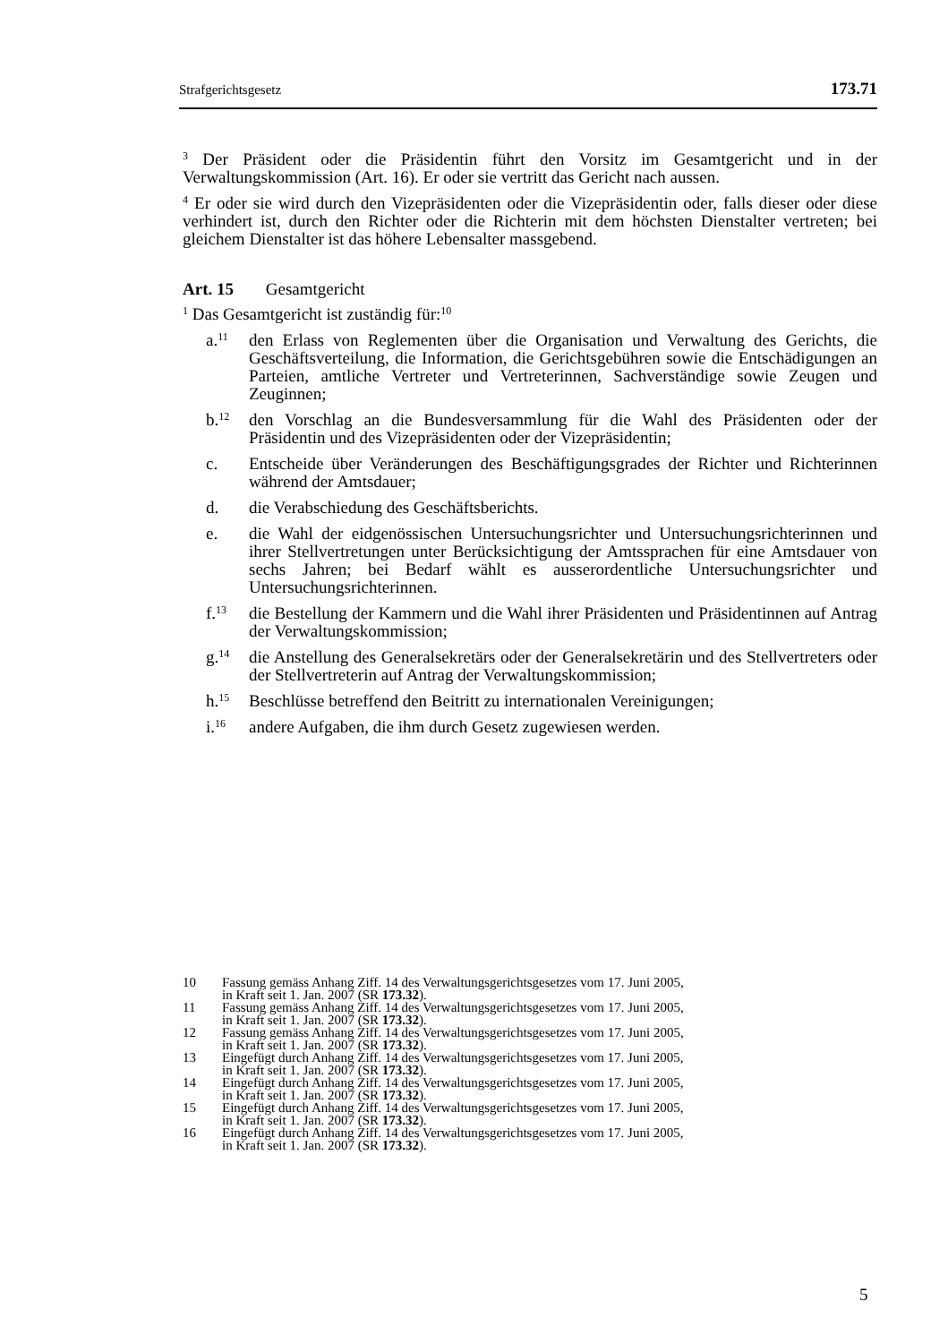Strafgerichtsgesetz 173.71
<sup>3</sup> Der Präsident oder die Präsidentin führt den Vorsitz im Gesamtgericht und in der Verwaltungskommission (Art. 16). Er oder sie vertritt das Gericht nach aussen.
<sup>4</sup> Er oder sie wird durch den Vizepräsidenten oder die Vizepräsidentin oder, falls dieser oder diese verhindert ist, durch den Richter oder die Richterin mit dem höchsten Dienstalter vertreten; bei gleichem Dienstalter ist das höhere Lebensalter massgebend.
Art. 15 Gesamtgericht
<sup>1</sup> Das Gesamtgericht ist zuständig für:<sup>10</sup>
a.<sup>11</sup> den Erlass von Reglementen über die Organisation und Verwaltung des Gerichts, die Geschäftsverteilung, die Information, die Gerichtsgebühren sowie die Entschädigungen an Parteien, amtliche Vertreter und Vertreterinnen, Sachverständige sowie Zeugen und Zeuginnen;
b.<sup>12</sup> den Vorschlag an die Bundesversammlung für die Wahl des Präsidenten oder der Präsidentin und des Vizepräsidenten oder der Vizepräsidentin;
c. Entscheide über Veränderungen des Beschäftigungsgrades der Richter und Richterinnen während der Amtsdauer;
d. die Verabschiedung des Geschäftsberichts.
e. die Wahl der eidgenössischen Untersuchungsrichter und Untersuchungsrichterinnen und ihrer Stellvertretungen unter Berücksichtigung der Amtssprachen für eine Amtsdauer von sechs Jahren; bei Bedarf wählt es ausserordentliche Untersuchungsrichter und Untersuchungsrichterinnen.
f.<sup>13</sup> die Bestellung der Kammern und die Wahl ihrer Präsidenten und Präsidentinnen auf Antrag der Verwaltungskommission;
g.<sup>14</sup> die Anstellung des Generalsekretärs oder der Generalsekretärin und des Stellvertreters oder der Stellvertreterin auf Antrag der Verwaltungskommission;
h.<sup>15</sup> Beschlüsse betreffend den Beitritt zu internationalen Vereinigungen;
i.<sup>16</sup> andere Aufgaben, die ihm durch Gesetz zugewiesen werden.
10 Fassung gemäss Anhang Ziff. 14 des Verwaltungsgerichtsgesetzes vom 17. Juni 2005,
in Kraft seit 1. Jan. 2007 (SR 173.32).
11 Fassung gemäss Anhang Ziff. 14 des Verwaltungsgerichtsgesetzes vom 17. Juni 2005,
in Kraft seit 1. Jan. 2007 (SR 173.32).
12 Fassung gemäss Anhang Ziff. 14 des Verwaltungsgerichtsgesetzes vom 17. Juni 2005,
in Kraft seit 1. Jan. 2007 (SR 173.32).
13 Eingefügt durch Anhang Ziff. 14 des Verwaltungsgerichtsgesetzes vom 17. Juni 2005,
in Kraft seit 1. Jan. 2007 (SR 173.32).
14 Eingefügt durch Anhang Ziff. 14 des Verwaltungsgerichtsgesetzes vom 17. Juni 2005,
in Kraft seit 1. Jan. 2007 (SR 173.32).
15 Eingefügt durch Anhang Ziff. 14 des Verwaltungsgerichtsgesetzes vom 17. Juni 2005,
in Kraft seit 1. Jan. 2007 (SR 173.32).
16 Eingefügt durch Anhang Ziff. 14 des Verwaltungsgerichtsgesetzes vom 17. Juni 2005,
in Kraft seit 1. Jan. 2007 (SR 173.32).
5